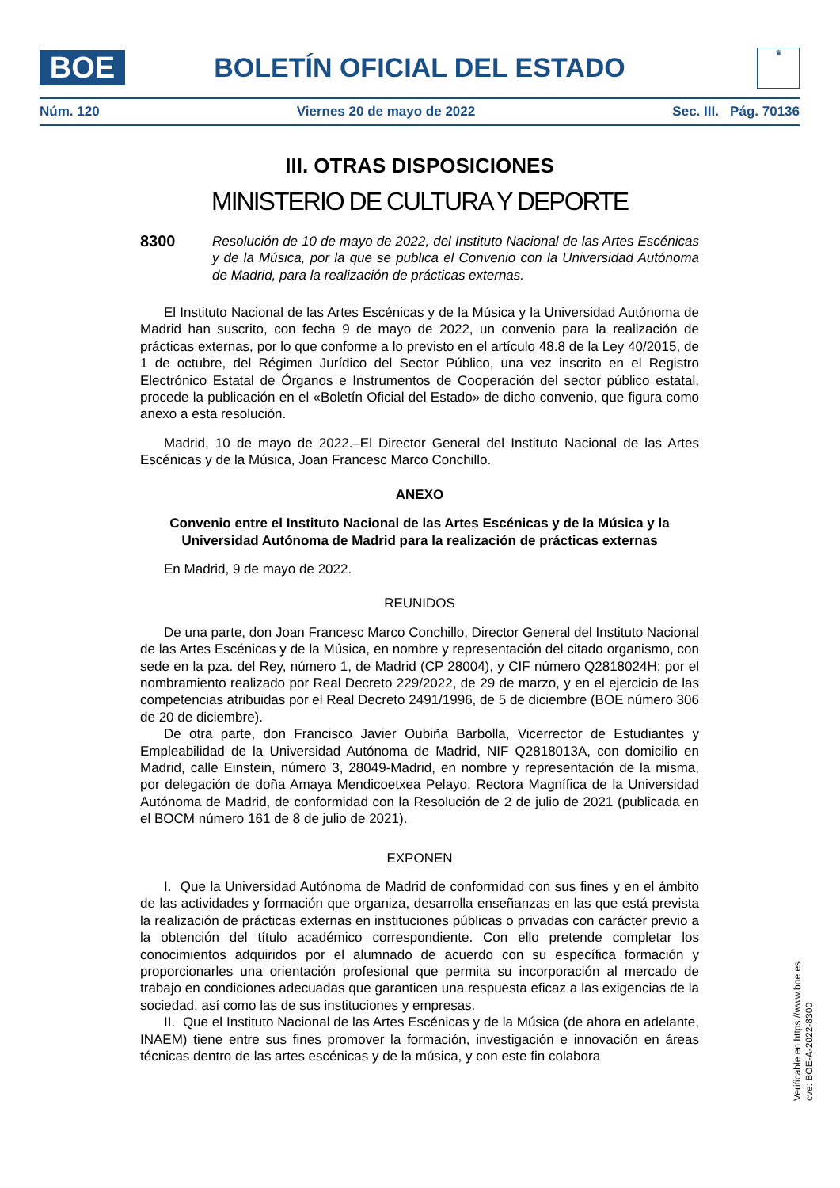BOE
BOLETÍN OFICIAL DEL ESTADO
♛
Núm. 120 Viernes 20 de mayo de 2022 Sec. III. Pág. 70136
III. OTRAS DISPOSICIONES
MINISTERIO DE CULTURA Y DEPORTE
8300 Resolución de 10 de mayo de 2022, del Instituto Nacional de las Artes Escénicas y de la Música, por la que se publica el Convenio con la Universidad Autónoma de Madrid, para la realización de prácticas externas.
El Instituto Nacional de las Artes Escénicas y de la Música y la Universidad Autónoma de Madrid han suscrito, con fecha 9 de mayo de 2022, un convenio para la realización de prácticas externas, por lo que conforme a lo previsto en el artículo 48.8 de la Ley 40/2015, de 1 de octubre, del Régimen Jurídico del Sector Público, una vez inscrito en el Registro Electrónico Estatal de Órganos e Instrumentos de Cooperación del sector público estatal, procede la publicación en el «Boletín Oficial del Estado» de dicho convenio, que figura como anexo a esta resolución.
Madrid, 10 de mayo de 2022.–El Director General del Instituto Nacional de las Artes Escénicas y de la Música, Joan Francesc Marco Conchillo.
ANEXO
Convenio entre el Instituto Nacional de las Artes Escénicas y de la Música y la Universidad Autónoma de Madrid para la realización de prácticas externas
En Madrid, 9 de mayo de 2022.
REUNIDOS
De una parte, don Joan Francesc Marco Conchillo, Director General del Instituto Nacional de las Artes Escénicas y de la Música, en nombre y representación del citado organismo, con sede en la pza. del Rey, número 1, de Madrid (CP 28004), y CIF número Q2818024H; por el nombramiento realizado por Real Decreto 229/2022, de 29 de marzo, y en el ejercicio de las competencias atribuidas por el Real Decreto 2491/1996, de 5 de diciembre (BOE número 306 de 20 de diciembre).
De otra parte, don Francisco Javier Oubiña Barbolla, Vicerrector de Estudiantes y Empleabilidad de la Universidad Autónoma de Madrid, NIF Q2818013A, con domicilio en Madrid, calle Einstein, número 3, 28049-Madrid, en nombre y representación de la misma, por delegación de doña Amaya Mendicoetxea Pelayo, Rectora Magnífica de la Universidad Autónoma de Madrid, de conformidad con la Resolución de 2 de julio de 2021 (publicada en el BOCM número 161 de 8 de julio de 2021).
EXPONEN
I. Que la Universidad Autónoma de Madrid de conformidad con sus fines y en el ámbito de las actividades y formación que organiza, desarrolla enseñanzas en las que está prevista la realización de prácticas externas en instituciones públicas o privadas con carácter previo a la obtención del título académico correspondiente. Con ello pretende completar los conocimientos adquiridos por el alumnado de acuerdo con su específica formación y proporcionarles una orientación profesional que permita su incorporación al mercado de trabajo en condiciones adecuadas que garanticen una respuesta eficaz a las exigencias de la sociedad, así como las de sus instituciones y empresas.
II. Que el Instituto Nacional de las Artes Escénicas y de la Música (de ahora en adelante, INAEM) tiene entre sus fines promover la formación, investigación e innovación en áreas técnicas dentro de las artes escénicas y de la música, y con este fin colabora
Verificable en https://www.boe.es
cve: BOE-A-2022-8300